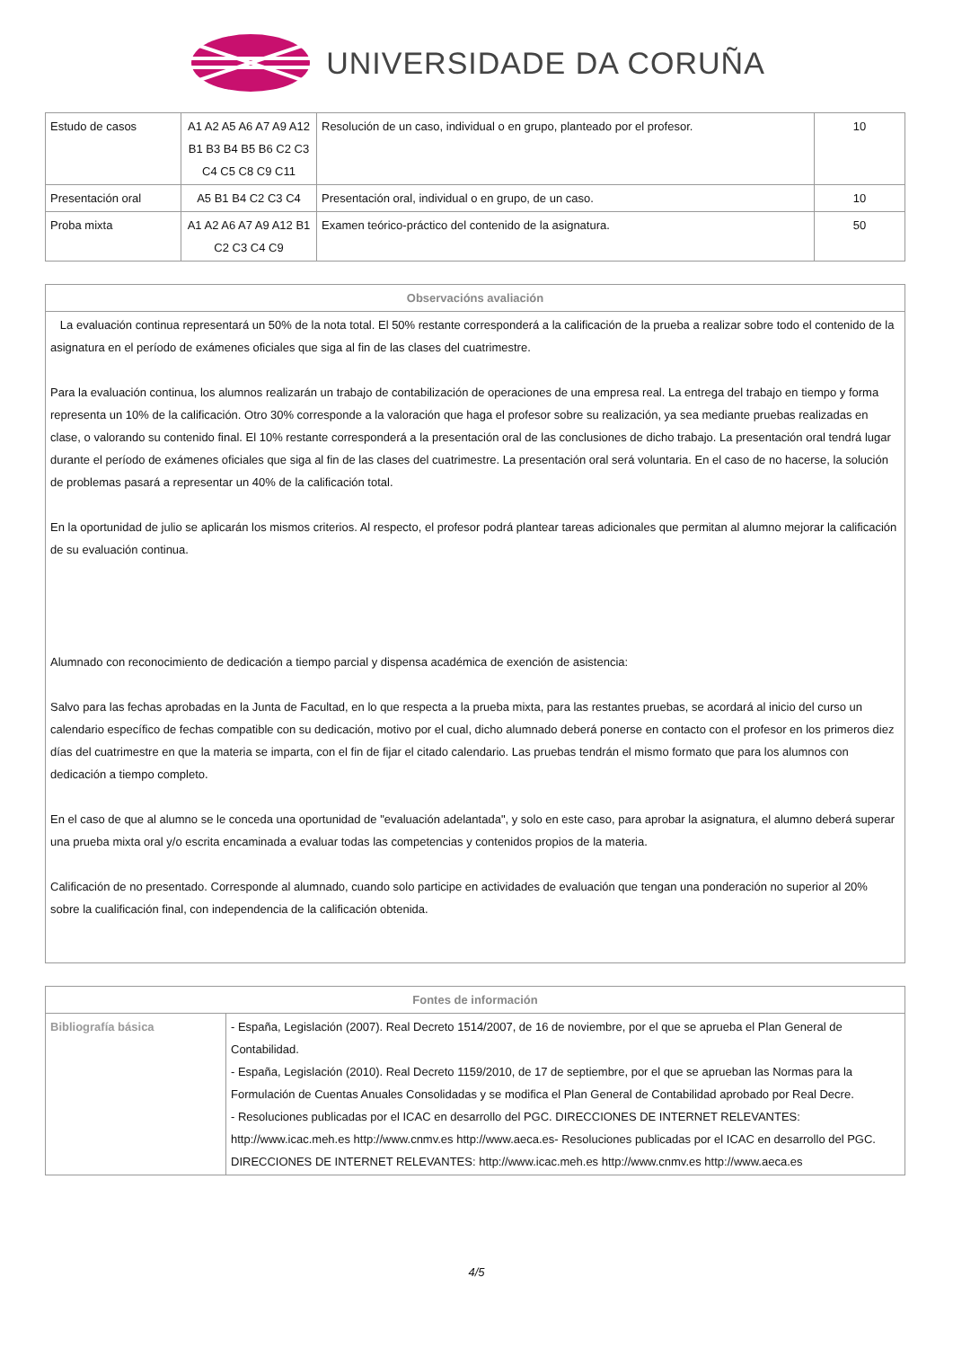UNIVERSIDADE DA CORUÑA
| Estudo de casos | A1 A2 A5 A6 A7 A9 A12 B1 B3 B4 B5 B6 C2 C3 C4 C5 C8 C9 C11 | Resolución de un caso, individual o en grupo, planteado por el profesor. | 10 |
| Presentación oral | A5 B1 B4 C2 C3 C4 | Presentación oral, individual o en grupo, de un caso. | 10 |
| Proba mixta | A1 A2 A6 A7 A9 A12 B1 C2 C3 C4 C9 | Examen teórico-práctico del contenido de la asignatura. | 50 |
| Observacións avaliación |
| --- |
| La evaluación continua representará un 50% de la nota total. El 50% restante corresponderá a la calificación de la prueba a realizar sobre todo el contenido de la asignatura en el período de exámenes oficiales que siga al fin de las clases del cuatrimestre. Para la evaluación continua, los alumnos realizarán un trabajo de contabilización de operaciones de una empresa real. La entrega del trabajo en tiempo y forma representa un 10% de la calificación. Otro 30% corresponde a la valoración que haga el profesor sobre su realización, ya sea mediante pruebas realizadas en clase, o valorando su contenido final. El 10% restante corresponderá a la presentación oral de las conclusiones de dicho trabajo. La presentación oral tendrá lugar durante el período de exámenes oficiales que siga al fin de las clases del cuatrimestre. La presentación oral será voluntaria. En el caso de no hacerse, la solución de problemas pasará a representar un 40% de la calificación total. En la oportunidad de julio se aplicarán los mismos criterios. Al respecto, el profesor podrá plantear tareas adicionales que permitan al alumno mejorar la calificación de su evaluación continua. Alumnado con reconocimiento de dedicación a tiempo parcial y dispensa académica de exención de asistencia: Salvo para las fechas aprobadas en la Junta de Facultad, en lo que respecta a la prueba mixta, para las restantes pruebas, se acordará al inicio del curso un calendario específico de fechas compatible con su dedicación, motivo por el cual, dicho alumnado deberá ponerse en contacto con el profesor en los primeros diez días del cuatrimestre en que la materia se imparta, con el fin de fijar el citado calendario. Las pruebas tendrán el mismo formato que para los alumnos con dedicación a tiempo completo. En el caso de que al alumno se le conceda una oportunidad de "evaluación adelantada", y solo en este caso, para aprobar la asignatura, el alumno deberá superar una prueba mixta oral y/o escrita encaminada a evaluar todas las competencias y contenidos propios de la materia. Calificación de no presentado. Corresponde al alumnado, cuando solo participe en actividades de evaluación que tengan una ponderación no superior al 20% sobre la cualificación final, con independencia de la calificación obtenida. |
| Fontes de información | |
| --- | --- |
| Bibliografía básica | - España, Legislación (2007). Real Decreto 1514/2007, de 16 de noviembre, por el que se aprueba el Plan General de Contabilidad. - España, Legislación (2010). Real Decreto 1159/2010, de 17 de septiembre, por el que se aprueban las Normas para la Formulación de Cuentas Anuales Consolidadas y se modifica el Plan General de Contabilidad aprobado por Real Decre. - Resoluciones publicadas por el ICAC en desarrollo del PGC. DIRECCIONES DE INTERNET RELEVANTES: http://www.icac.meh.es http://www.cnmv.es http://www.aeca.es- Resoluciones publicadas por el ICAC en desarrollo del PGC. DIRECCIONES DE INTERNET RELEVANTES: http://www.icac.meh.es http://www.cnmv.es http://www.aeca.es |
4/5